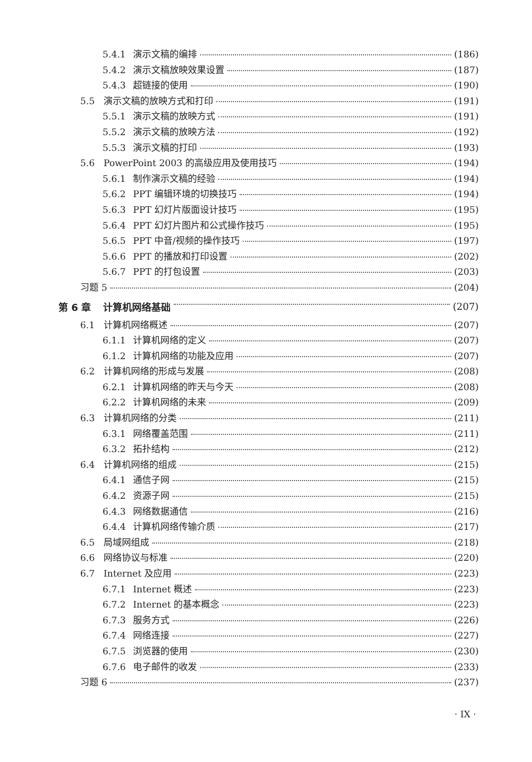5.4.1 演示文稿的编排 (186)
5.4.2 演示文稿放映效果设置 (187)
5.4.3 超链接的使用 (190)
5.5 演示文稿的放映方式和打印 (191)
5.5.1 演示文稿的放映方式 (191)
5.5.2 演示文稿的放映方法 (192)
5.5.3 演示文稿的打印 (193)
5.6 PowerPoint 2003 的高级应用及使用技巧 (194)
5.6.1 制作演示文稿的经验 (194)
5.6.2 PPT 编辑环境的切换技巧 (194)
5.6.3 PPT 幻灯片版面设计技巧 (195)
5.6.4 PPT 幻灯片图片和公式操作技巧 (195)
5.6.5 PPT 中音/视频的操作技巧 (197)
5.6.6 PPT 的播放和打印设置 (202)
5.6.7 PPT 的打包设置 (203)
习题 5 (204)
第 6 章 计算机网络基础 (207)
6.1 计算机网络概述 (207)
6.1.1 计算机网络的定义 (207)
6.1.2 计算机网络的功能及应用 (207)
6.2 计算机网络的形成与发展 (208)
6.2.1 计算机网络的昨天与今天 (208)
6.2.2 计算机网络的未来 (209)
6.3 计算机网络的分类 (211)
6.3.1 网络覆盖范围 (211)
6.3.2 拓扑结构 (212)
6.4 计算机网络的组成 (215)
6.4.1 通信子网 (215)
6.4.2 资源子网 (215)
6.4.3 网络数据通信 (216)
6.4.4 计算机网络传输介质 (217)
6.5 局域网组成 (218)
6.6 网络协议与标准 (220)
6.7 Internet 及应用 (223)
6.7.1 Internet 概述 (223)
6.7.2 Internet 的基本概念 (223)
6.7.3 服务方式 (226)
6.7.4 网络连接 (227)
6.7.5 浏览器的使用 (230)
6.7.6 电子邮件的收发 (233)
习题 6 (237)
· IX ·